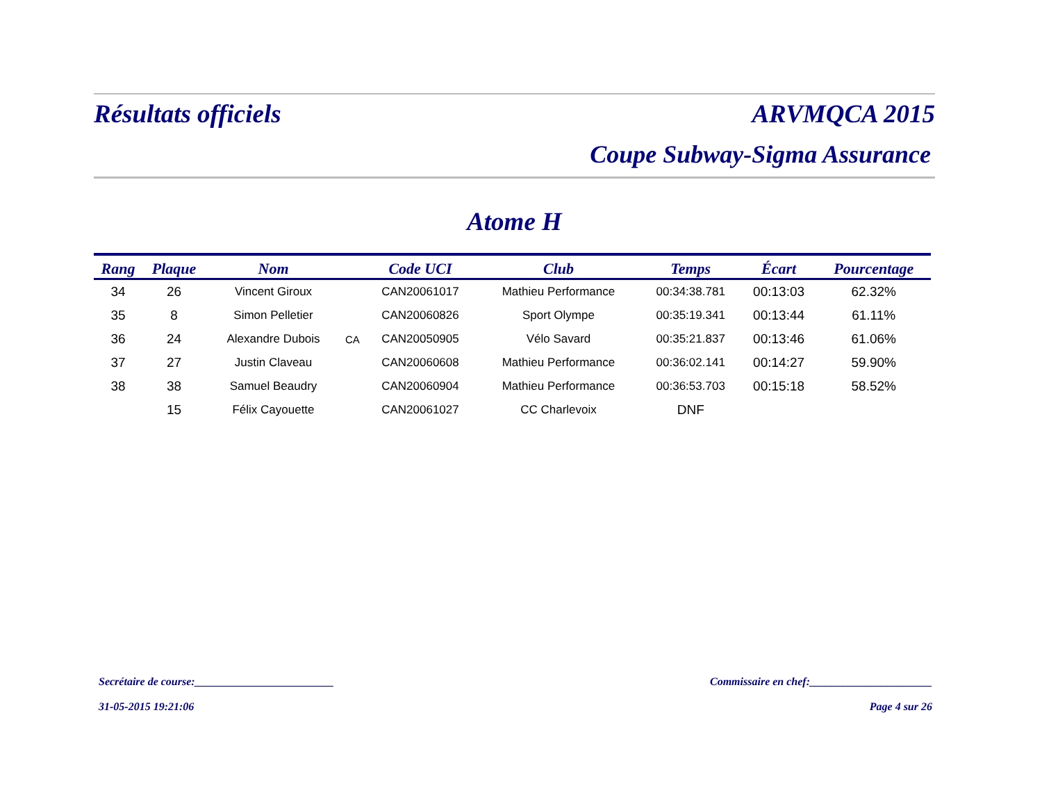Résultats officiels ARVMQCA 2015
Coupe Subway-Sigma Assurance
Atome H
| Rang | Plaque | Nom | | Code UCI | Club | Temps | Écart | Pourcentage |
| --- | --- | --- | --- | --- | --- | --- | --- | --- |
| 34 | 26 | Vincent Giroux | | CAN20061017 | Mathieu Performance | 00:34:38.781 | 00:13:03 | 62.32% |
| 35 | 8 | Simon Pelletier | | CAN20060826 | Sport Olympe | 00:35:19.341 | 00:13:44 | 61.11% |
| 36 | 24 | Alexandre Dubois | CA | CAN20050905 | Vélo Savard | 00:35:21.837 | 00:13:46 | 61.06% |
| 37 | 27 | Justin Claveau | | CAN20060608 | Mathieu Performance | 00:36:02.141 | 00:14:27 | 59.90% |
| 38 | 38 | Samuel Beaudry | | CAN20060904 | Mathieu Performance | 00:36:53.703 | 00:15:18 | 58.52% |
| | 15 | Félix Cayouette | | CAN20061027 | CC Charlevoix | DNF | | |
Secrétaire de course:_________________________ Commissaire en chef:______________________
31-05-2015 19:21:06 Page 4 sur 26